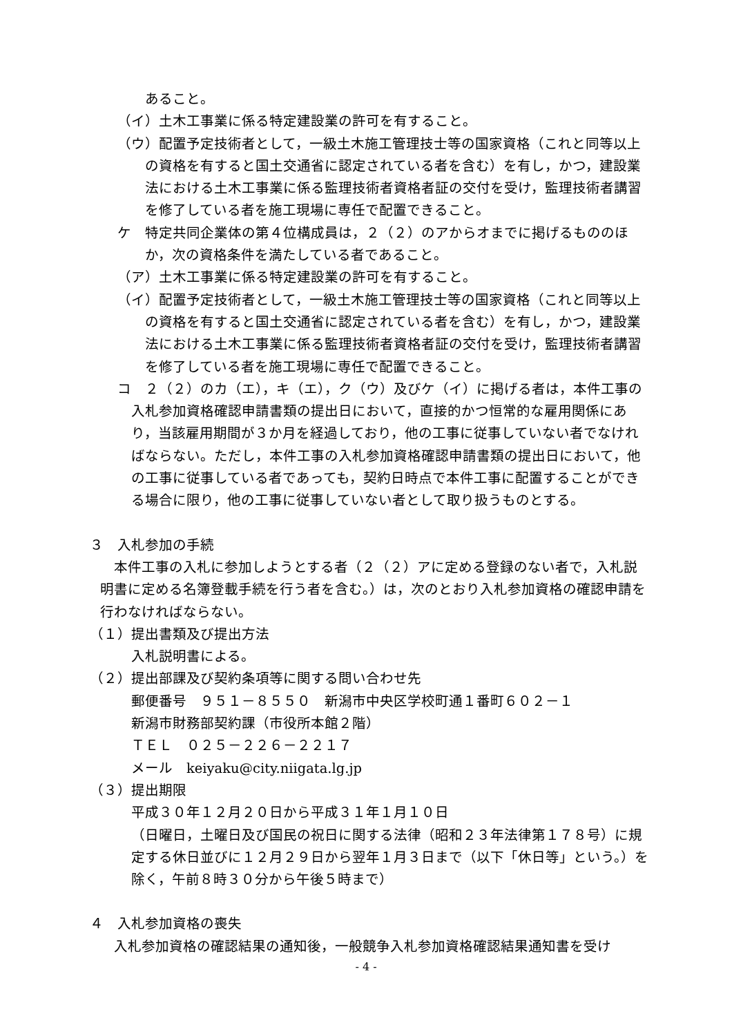あること。
（イ）土木工事業に係る特定建設業の許可を有すること。
（ウ）配置予定技術者として，一級土木施工管理技士等の国家資格（これと同等以上の資格を有すると国土交通省に認定されている者を含む）を有し，かつ，建設業法における土木工事業に係る監理技術者資格者証の交付を受け，監理技術者講習を修了している者を施工現場に専任で配置できること。
ケ　特定共同企業体の第４位構成員は，２（２）のアからオまでに掲げるもののほか，次の資格条件を満たしている者であること。
（ア）土木工事業に係る特定建設業の許可を有すること。
（イ）配置予定技術者として，一級土木施工管理技士等の国家資格（これと同等以上の資格を有すると国土交通省に認定されている者を含む）を有し，かつ，建設業法における土木工事業に係る監理技術者資格者証の交付を受け，監理技術者講習を修了している者を施工現場に専任で配置できること。
コ　２（２）のカ（エ），キ（エ），ク（ウ）及びケ（イ）に掲げる者は，本件工事の入札参加資格確認申請書類の提出日において，直接的かつ恒常的な雇用関係にあり，当該雇用期間が３か月を経過しており，他の工事に従事していない者でなければならない。ただし，本件工事の入札参加資格確認申請書類の提出日において，他の工事に従事している者であっても，契約日時点で本件工事に配置することができる場合に限り，他の工事に従事していない者として取り扱うものとする。
３　入札参加の手続
本件工事の入札に参加しようとする者（２（２）アに定める登録のない者で，入札説明書に定める名簿登載手続を行う者を含む。）は，次のとおり入札参加資格の確認申請を行わなければならない。
（１）提出書類及び提出方法
入札説明書による。
（２）提出部課及び契約条項等に関する問い合わせ先
郵便番号　９５１－８５５０　新潟市中央区学校町通１番町６０２－１
新潟市財務部契約課（市役所本館２階）
ＴＥＬ　０２５－２２６－２２１７
メール　keiyaku@city.niigata.lg.jp
（３）提出期限
平成３０年１２月２０日から平成３１年１月１０日
（日曜日，土曜日及び国民の祝日に関する法律（昭和２３年法律第１７８号）に規定する休日並びに１２月２９日から翌年１月３日まで（以下「休日等」という。）を除く，午前８時３０分から午後５時まで）
４　入札参加資格の喪失
入札参加資格の確認結果の通知後，一般競争入札参加資格確認結果通知書を受け
- 4 -